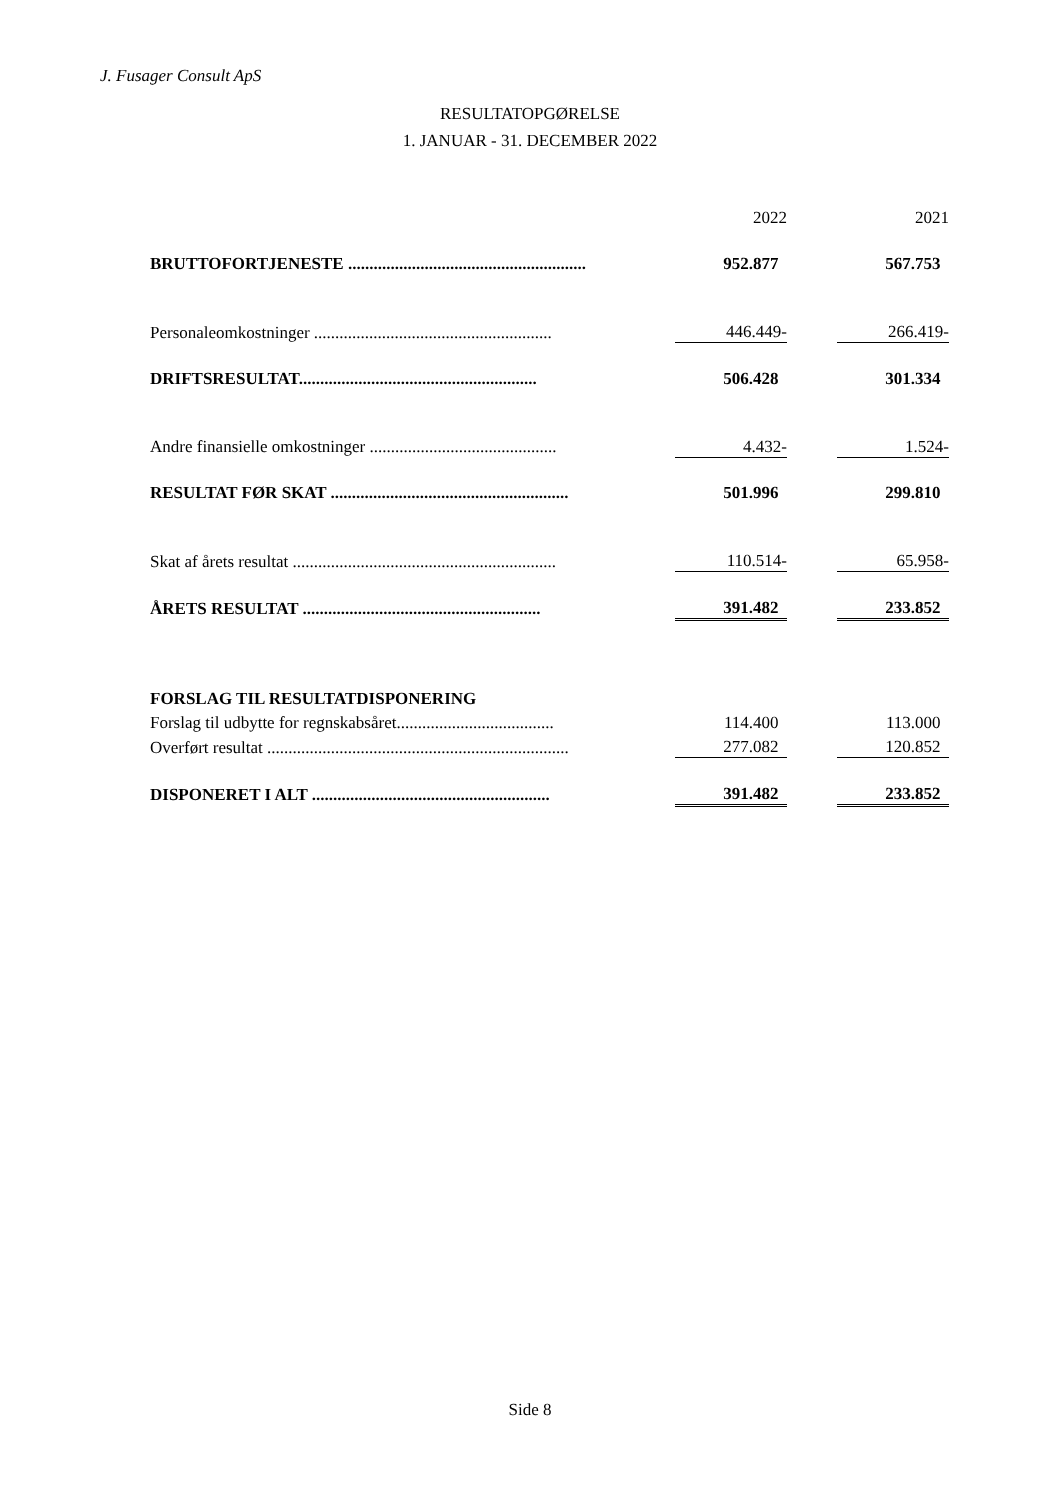J. Fusager Consult ApS
RESULTATOPGØRELSE
1. JANUAR - 31. DECEMBER 2022
| | | 2022 | | 2021 |
| BRUTTOFORTJENESTE ........................................................ | | 952.877 | | 567.753 |
| Personaleomkostninger ........................................................ | | 446.449- | | 266.419- |
| DRIFTSRESULTAT........................................................ | | 506.428 | | 301.334 |
| Andre finansielle omkostninger ............................................ | | 4.432- | | 1.524- |
| RESULTAT FØR SKAT ........................................................ | | 501.996 | | 299.810 |
| Skat af årets resultat .............................................................. | | 110.514- | | 65.958- |
| ÅRETS RESULTAT ........................................................ | | 391.482 | | 233.852 |
| FORSLAG TIL RESULTATDISPONERING | | | | |
| Forslag til udbytte for regnskabsåret..................................... | | 114.400 | | 113.000 |
| Overført resultat ....................................................................... | | 277.082 | | 120.852 |
| DISPONERET I ALT ........................................................ | | 391.482 | | 233.852 |
Side 8